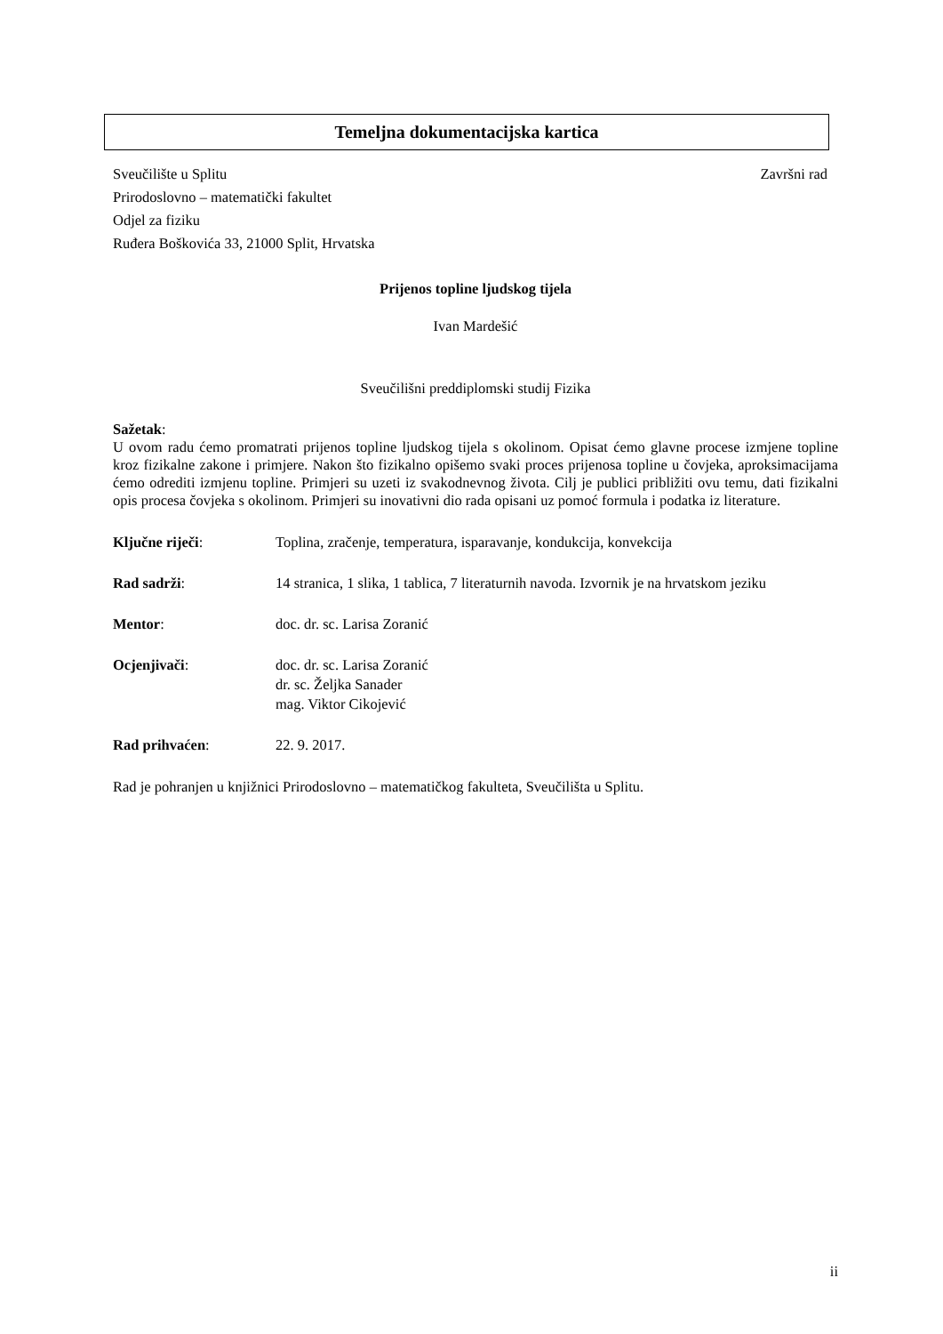Temeljna dokumentacijska kartica
Sveučilište u Splitu Završni rad
Prirodoslovno – matematički fakultet
Odjel za fiziku
Ruđera Boškovića 33, 21000 Split, Hrvatska
Prijenos topline ljudskog tijela
Ivan Mardešić
Sveučilišni preddiplomski studij Fizika
Sažetak:
U ovom radu ćemo promatrati prijenos topline ljudskog tijela s okolinom. Opisat ćemo glavne procese izmjene topline kroz fizikalne zakone i primjere. Nakon što fizikalno opišemo svaki proces prijenosa topline u čovjeka, aproksimacijama ćemo odrediti izmjenu topline. Primjeri su uzeti iz svakodnevnog života. Cilj je publici približiti ovu temu, dati fizikalni opis procesa čovjeka s okolinom. Primjeri su inovativni dio rada opisani uz pomoć formula i podatka iz literature.
Ključne riječi: Toplina, zračenje, temperatura, isparavanje, kondukcija, konvekcija
Rad sadrži: 14 stranica, 1 slika, 1 tablica, 7 literaturnih navoda. Izvornik je na hrvatskom jeziku
Mentor: doc. dr. sc. Larisa Zoranić
Ocjenjivači: doc. dr. sc. Larisa Zoranić
dr. sc. Željka Sanader
mag. Viktor Cikojević
Rad prihvaćen: 22. 9. 2017.
Rad je pohranjen u knjižnici Prirodoslovno – matematičkog fakulteta, Sveučilišta u Splitu.
ii